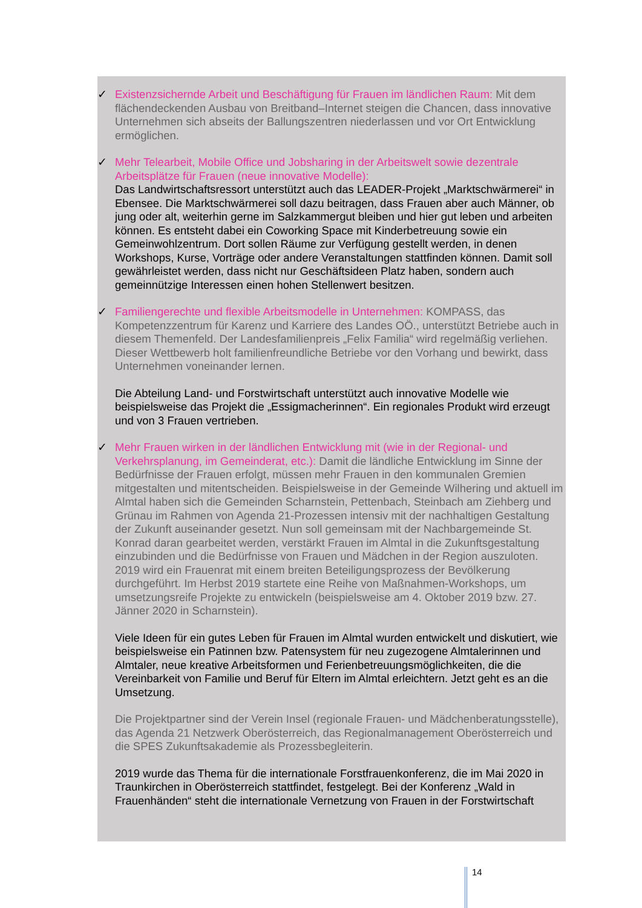✓ Existenzsichernde Arbeit und Beschäftigung für Frauen im ländlichen Raum: Mit dem flächendeckenden Ausbau von Breitband–Internet steigen die Chancen, dass innovative Unternehmen sich abseits der Ballungszentren niederlassen und vor Ort Entwicklung ermöglichen.
✓ Mehr Telearbeit, Mobile Office und Jobsharing in der Arbeitswelt sowie dezentrale Arbeitsplätze für Frauen (neue innovative Modelle):
Das Landwirtschaftsressort unterstützt auch das LEADER-Projekt „Marktschwärmerei“ in Ebensee. Die Marktschwärmerei soll dazu beitragen, dass Frauen aber auch Männer, ob jung oder alt, weiterhin gerne im Salzkammergut bleiben und hier gut leben und arbeiten können. Es entsteht dabei ein Coworking Space mit Kinderbetreuung sowie ein Gemeinwohlzentrum. Dort sollen Räume zur Verfügung gestellt werden, in denen Workshops, Kurse, Vorträge oder andere Veranstaltungen stattfinden können. Damit soll gewährleistet werden, dass nicht nur Geschäftsideen Platz haben, sondern auch gemeinnützige Interessen einen hohen Stellenwert besitzen.
✓ Familiengerechte und flexible Arbeitsmodelle in Unternehmen: KOMPASS, das Kompetenzzentrum für Karenz und Karriere des Landes OÖ., unterstützt Betriebe auch in diesem Themenfeld. Der Landesfamilienpreis „Felix Familia“ wird regelmäßig verliehen. Dieser Wettbewerb holt familienfreundliche Betriebe vor den Vorhang und bewirkt, dass Unternehmen voneinander lernen.
Die Abteilung Land- und Forstwirtschaft unterstützt auch innovative Modelle wie beispielsweise das Projekt die „Essigmacherinnen“. Ein regionales Produkt wird erzeugt und von 3 Frauen vertrieben.
✓ Mehr Frauen wirken in der ländlichen Entwicklung mit (wie in der Regional- und Verkehrsplanung, im Gemeinderat, etc.): Damit die ländliche Entwicklung im Sinne der Bedürfnisse der Frauen erfolgt, müssen mehr Frauen in den kommunalen Gremien mitgestalten und mitentscheiden. Beispielsweise in der Gemeinde Wilhering und aktuell im Almtal haben sich die Gemeinden Scharnstein, Pettenbach, Steinbach am Ziehberg und Grünau im Rahmen von Agenda 21-Prozessen intensiv mit der nachhaltigen Gestaltung der Zukunft auseinander gesetzt. Nun soll gemeinsam mit der Nachbargemeinde St. Konrad daran gearbeitet werden, verstärkt Frauen im Almtal in die Zukunftsgestaltung einzubinden und die Bedürfnisse von Frauen und Mädchen in der Region auszuloten. 2019 wird ein Frauenrat mit einem breiten Beteiligungsprozess der Bevölkerung durchgeführt. Im Herbst 2019 startete eine Reihe von Maßnahmen-Workshops, um umsetzungsreife Projekte zu entwickeln (beispielsweise am 4. Oktober 2019 bzw. 27. Jänner 2020 in Scharnstein).
Viele Ideen für ein gutes Leben für Frauen im Almtal wurden entwickelt und diskutiert, wie beispielsweise ein Patinnen bzw. Patensystem für neu zugezogene Almtalerinnen und Almtaler, neue kreative Arbeitsformen und Ferienbetreuungsmöglichkeiten, die die Vereinbarkeit von Familie und Beruf für Eltern im Almtal erleichtern. Jetzt geht es an die Umsetzung.
Die Projektpartner sind der Verein Insel (regionale Frauen- und Mädchenberatungsstelle), das Agenda 21 Netzwerk Oberösterreich, das Regionalmanagement Oberösterreich und die SPES Zukunftsakademie als Prozessbegleiterin.
2019 wurde das Thema für die internationale Forstfrauenkonferenz, die im Mai 2020 in Traunkirchen in Oberösterreich stattfindet, festgelegt. Bei der Konferenz „Wald in Frauenhänden“ steht die internationale Vernetzung von Frauen in der Forstwirtschaft
14